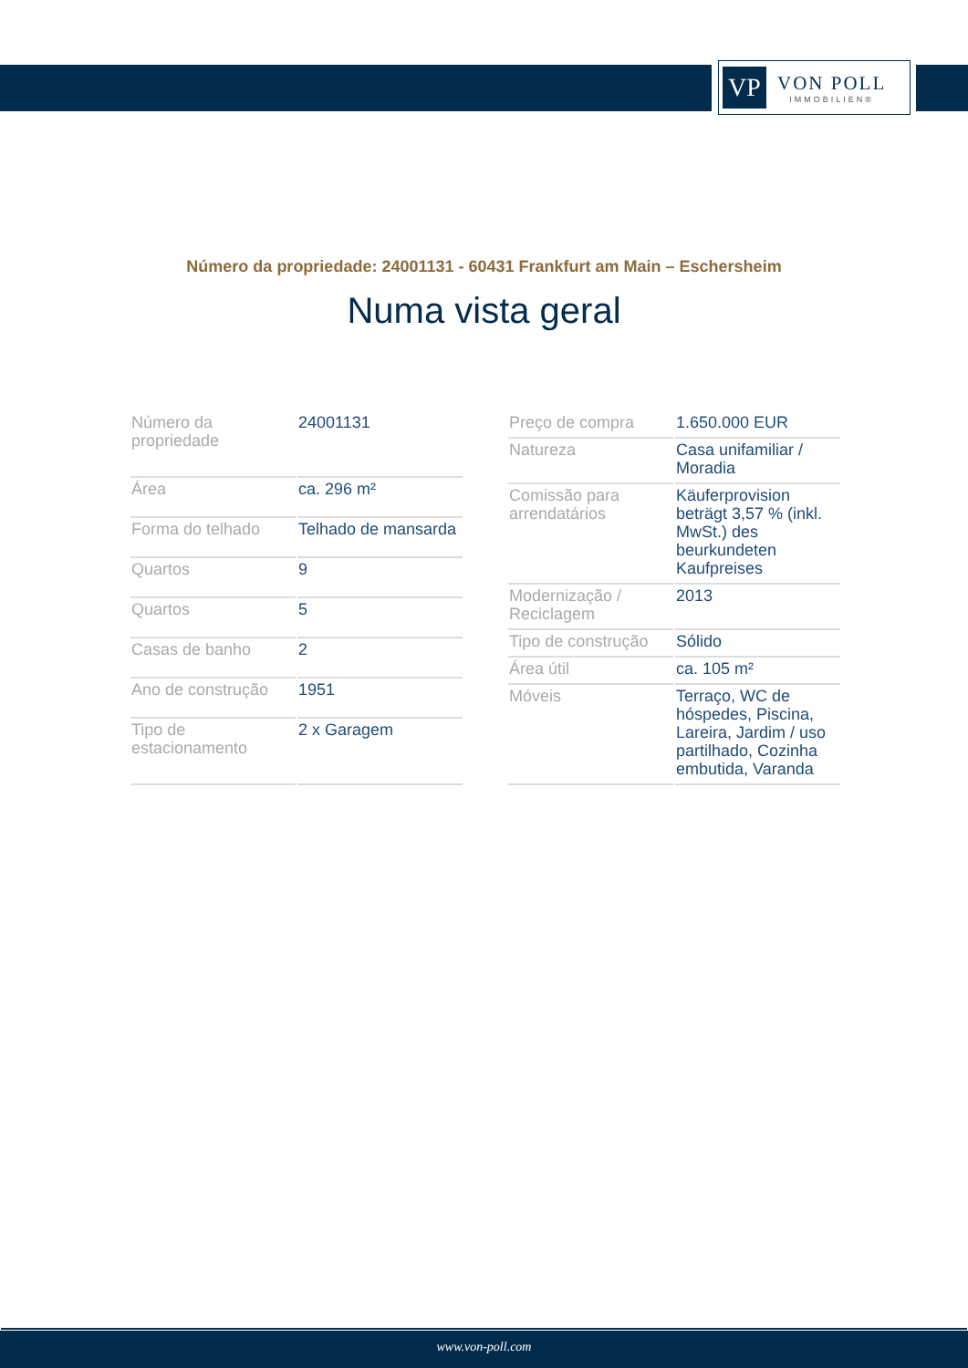VP
VON POLL
IMMOBILIEN®
Número da propriedade: 24001131 - 60431 Frankfurt am Main – Eschersheim
Numa vista geral
| Número da propriedade | 24001131 |
| Área | ca. 296 m² |
| Forma do telhado | Telhado de mansarda |
| Quartos | 9 |
| Quartos | 5 |
| Casas de banho | 2 |
| Ano de construção | 1951 |
| Tipo de estacionamento | 2 x Garagem |
| Preço de compra | 1.650.000 EUR |
| Natureza | Casa unifamiliar / Moradia |
| Comissão para arrendatários | Käuferprovision beträgt 3,57 % (inkl. MwSt.) des beurkundeten Kaufpreises |
| Modernização / Reciclagem | 2013 |
| Tipo de construção | Sólido |
| Área útil | ca. 105 m² |
| Móveis | Terraço, WC de hóspedes, Piscina, Lareira, Jardim / uso partilhado, Cozinha embutida, Varanda |
www.von-poll.com